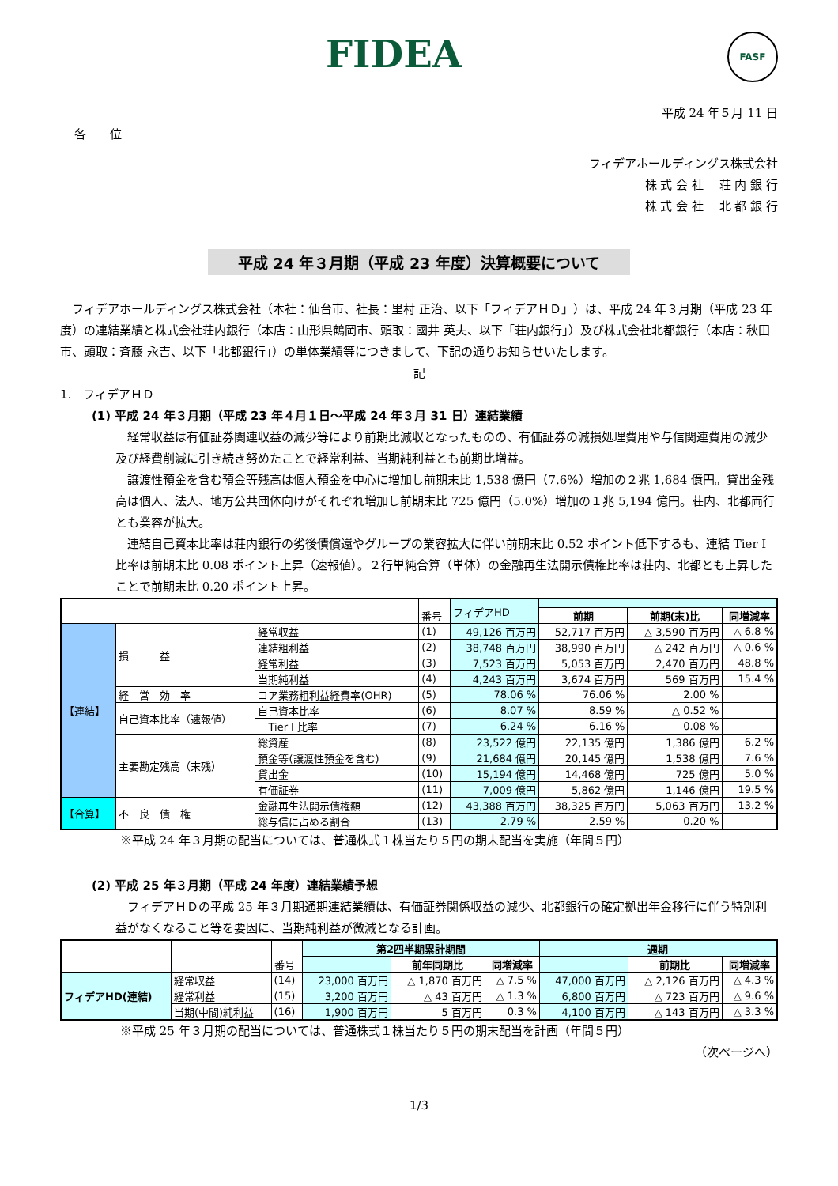FIDEA FASF
平成 24 年５月 11 日
各　　位
フィデアホールディングス株式会社
株 式 会 社　 荘 内 銀 行
株 式 会 社　 北 都 銀 行
平成 24 年３月期（平成 23 年度）決算概要について
　フィデアホールディングス株式会社（本社：仙台市、社長：里村 正治、以下「フィデアＨＤ」）は、平成 24 年３月期（平成 23 年度）の連結業績と株式会社荘内銀行（本店：山形県鶴岡市、頭取：國井 英夫、以下「荘内銀行」）及び株式会社北都銀行（本店：秋田市、頭取：斉藤 永吉、以下「北都銀行」）の単体業績等につきまして、下記の通りお知らせいたします。
記
1.　フィデアＨＤ
(1) 平成 24 年３月期（平成 23 年４月１日～平成 24 年３月 31 日）連結業績
　経常収益は有価証券関連収益の減少等により前期比減収となったものの、有価証券の減損処理費用や与信関連費用の減少及び経費削減に引き続き努めたことで経常利益、当期純利益とも前期比増益。
　譲渡性預金を含む預金等残高は個人預金を中心に増加し前期末比 1,538 億円（7.6%）増加の２兆 1,684 億円。貸出金残高は個人、法人、地方公共団体向けがそれぞれ増加し前期末比 725 億円（5.0%）増加の１兆 5,194 億円。荘内、北都両行とも業容が拡大。
　連結自己資本比率は荘内銀行の劣後債償還やグループの業容拡大に伴い前期末比 0.52 ポイント低下するも、連結 Tier I 比率は前期末比 0.08 ポイント上昇（速報値）。２行単純合算（単体）の金融再生法開示債権比率は荘内、北都とも上昇したことで前期末比 0.20 ポイント上昇。
| | | | 番号 | フィデアHD | | | |
| | | | | | 前期 | 前期(末)比 | 同増減率 |
| 【連結】 | 損 益 | 経常収益 | (1) | 49,126 百万円 | 52,717 百万円 | △ 3,590 百万円 | △ 6.8 % |
| | | 連結粗利益 | (2) | 38,748 百万円 | 38,990 百万円 | △ 242 百万円 | △ 0.6 % |
| | | 経常利益 | (3) | 7,523 百万円 | 5,053 百万円 | 2,470 百万円 | 48.8 % |
| | | 当期純利益 | (4) | 4,243 百万円 | 3,674 百万円 | 569 百万円 | 15.4 % |
| | 経 営 効 率 | コア業務粗利益経費率(OHR) | (5) | 78.06 % | 76.06 % | 2.00 % | |
| | 自己資本比率（速報値） | 自己資本比率 | (6) | 8.07 % | 8.59 % | △ 0.52 % | |
| | | Tier I 比率 | (7) | 6.24 % | 6.16 % | 0.08 % | |
| | 主要勘定残高（末残） | 総資産 | (8) | 23,522 億円 | 22,135 億円 | 1,386 億円 | 6.2 % |
| | | 預金等(譲渡性預金を含む) | (9) | 21,684 億円 | 20,145 億円 | 1,538 億円 | 7.6 % |
| | | 貸出金 | (10) | 15,194 億円 | 14,468 億円 | 725 億円 | 5.0 % |
| | | 有価証券 | (11) | 7,009 億円 | 5,862 億円 | 1,146 億円 | 19.5 % |
| 【合算】 | 不 良 債 権 | 金融再生法開示債権額 | (12) | 43,388 百万円 | 38,325 百万円 | 5,063 百万円 | 13.2 % |
| | | 総与信に占める割合 | (13) | 2.79 % | 2.59 % | 0.20 % | |
※平成 24 年３月期の配当については、普通株式１株当たり５円の期末配当を実施（年間５円）
(2) 平成 25 年３月期（平成 24 年度）連結業績予想
　フィデアＨＤの平成 25 年３月期通期連結業績は、有価証券関係収益の減少、北都銀行の確定拠出年金移行に伴う特別利益がなくなること等を要因に、当期純利益が微減となる計画。
| | | 番号 | 第2四半期累計期間 | | | 通期 | | |
| | | | | 前年同期比 | 同増減率 | | 前期比 | 同増減率 |
| フィデアHD(連結) | 経常収益 | (14) | 23,000 百万円 | △ 1,870 百万円 | △ 7.5 % | 47,000 百万円 | △ 2,126 百万円 | △ 4.3 % |
| | 経常利益 | (15) | 3,200 百万円 | △ 43 百万円 | △ 1.3 % | 6,800 百万円 | △ 723 百万円 | △ 9.6 % |
| | 当期(中間)純利益 | (16) | 1,900 百万円 | 5 百万円 | 0.3 % | 4,100 百万円 | △ 143 百万円 | △ 3.3 % |
※平成 25 年３月期の配当については、普通株式１株当たり５円の期末配当を計画（年間５円）
（次ページへ）
1/3